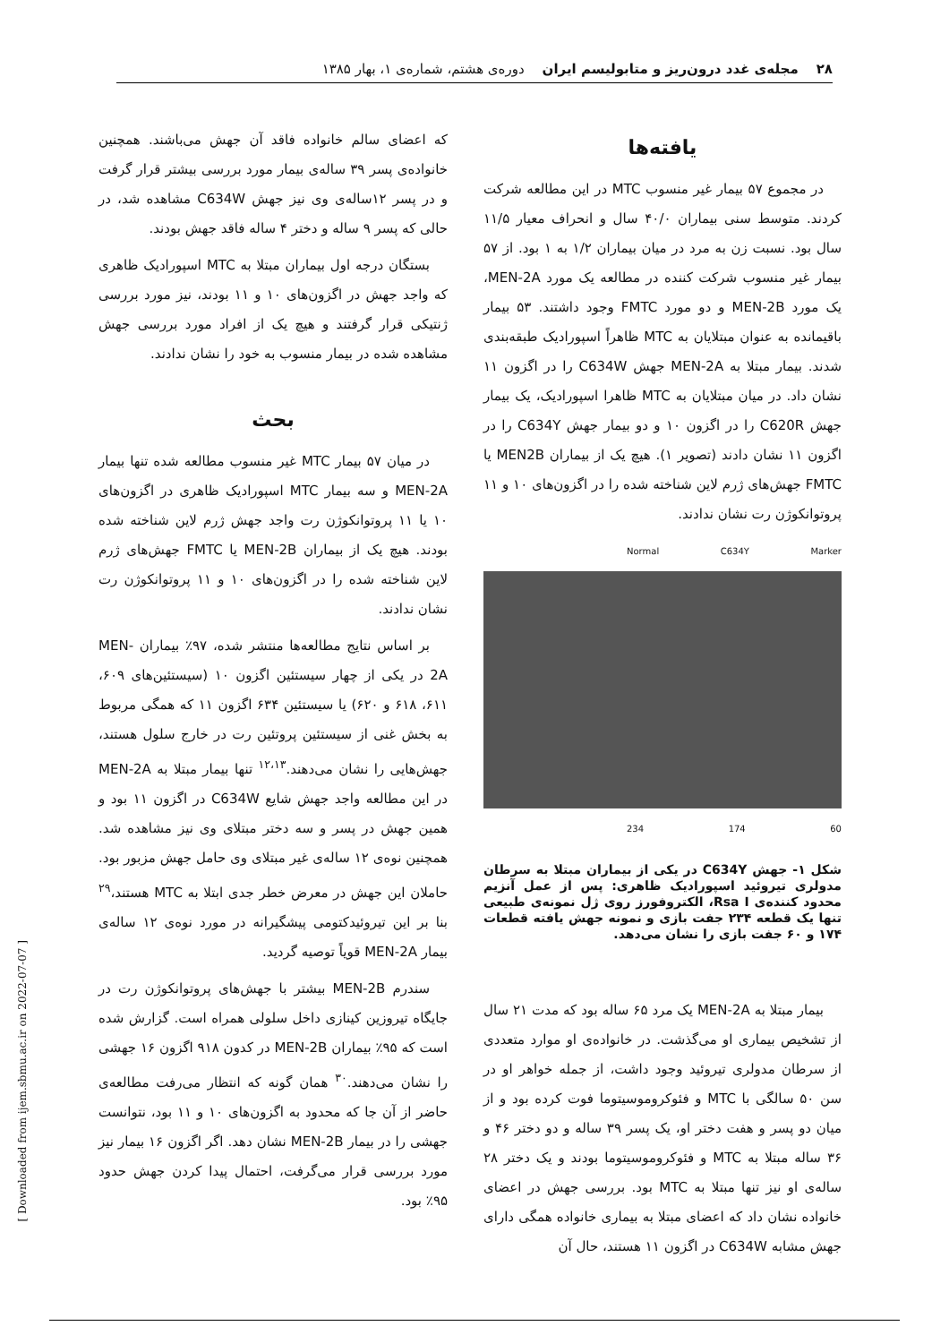۲۸ مجله‌ی غدد درون‌ریز و متابولیسم ایران دوره‌ی هشتم، شماره‌ی ۱، بهار ۱۳۸۵
یافته‌ها
در مجموع ۵۷ بیمار غیر منسوب MTC در این مطالعه شرکت کردند. متوسط سنی بیماران ۴۰/۰ سال و انحراف معیار ۱۱/۵ سال بود. نسبت زن به مرد در میان بیماران ۱/۲ به ۱ بود. از ۵۷ بیمار غیر منسوب شرکت کننده در مطالعه یک مورد MEN-2A، یک مورد MEN-2B و دو مورد FMTC وجود داشتند. ۵۳ بیمار باقیمانده به عنوان مبتلایان به MTC ظاهراً اسپورادیک طبقه‌بندی شدند. بیمار مبتلا به MEN-2A جهش C634W را در اگزون ۱۱ نشان داد. در میان مبتلایان به MTC ظاهرا اسپورادیک، یک بیمار جهش C620R را در اگزون ۱۰ و دو بیمار جهش C634Y را در اگزون ۱۱ نشان دادند (تصویر ۱). هیچ یک از بیماران MEN2B یا FMTC جهش‌های ژرم لاین شناخته شده را در اگزون‌های ۱۰ و ۱۱ پروتوانکوژن رت نشان ندادند.
Normal C634Y Marker
234 174 60
شکل ۱- جهش C634Y در یکی از بیماران مبتلا به سرطان مدولری تیروئید اسپورادیک ظاهری: پس از عمل آنزیم محدود کننده‌ی Rsa I، الکتروفورز روی ژل نمونه‌ی طبیعی تنها یک قطعه ۲۳۴ جفت بازی و نمونه جهش یافته قطعات ۱۷۴ و ۶۰ جفت بازی را نشان می‌دهد.
بیمار مبتلا به MEN-2A یک مرد ۶۵ ساله بود که مدت ۲۱ سال از تشخیص بیماری او می‌گذشت. در خانواده‌ی او موارد متعددی از سرطان مدولری تیروئید وجود داشت، از جمله خواهر او در سن ۵۰ سالگی با MTC و فئوکروموسیتوما فوت کرده بود و از میان دو پسر و هفت دختر او، یک پسر ۳۹ ساله و دو دختر ۴۶ و ۳۶ ساله مبتلا به MTC و فئوکروموسیتوما بودند و یک دختر ۲۸ ساله‌ی او نیز تنها مبتلا به MTC بود. بررسی جهش در اعضای خانواده نشان داد که اعضای مبتلا به بیماری خانواده همگی دارای جهش مشابه C634W در اگزون ۱۱ هستند، حال آن
که اعضای سالم خانواده فاقد آن جهش می‌باشند. همچنین خانواده‌ی پسر ۳۹ ساله‌ی بیمار مورد بررسی بیشتر قرار گرفت و در پسر ۱۲ساله‌ی وی نیز جهش C634W مشاهده شد، در حالی که پسر ۹ ساله و دختر ۴ ساله فاقد جهش بودند.
بستگان درجه اول بیماران مبتلا به MTC اسپورادیک ظاهری که واجد جهش در اگزون‌های ۱۰ و ۱۱ بودند، نیز مورد بررسی ژنتیکی قرار گرفتند و هیچ یک از افراد مورد بررسی جهش مشاهده شده در بیمار منسوب به خود را نشان ندادند.
بحث
در میان ۵۷ بیمار MTC غیر منسوب مطالعه شده تنها بیمار MEN-2A و سه بیمار MTC اسپورادیک ظاهری در اگزون‌های ۱۰ یا ۱۱ پروتوانکوژن رت واجد جهش ژرم لاین شناخته شده بودند. هیچ یک از بیماران MEN-2B یا FMTC جهش‌های ژرم لاین شناخته شده را در اگزون‌های ۱۰ و ۱۱ پروتوانکوژن رت نشان ندادند.
بر اساس نتایج مطالعه‌ها منتشر شده، ۹۷٪ بیماران MEN-2A در یکی از چهار سیستئین اگزون ۱۰ (سیستئین‌های ۶۰۹، ۶۱۱، ۶۱۸ و ۶۲۰) یا سیستئین ۶۳۴ اگزون ۱۱ که همگی مربوط به بخش غنی از سیستئین پروتئین رت در خارج سلول هستند، جهش‌هایی را نشان می‌دهند.<sup>۱۲،۱۳</sup> تنها بیمار مبتلا به MEN-2A در این مطالعه واجد جهش شایع C634W در اگزون ۱۱ بود و همین جهش در پسر و سه دختر مبتلای وی نیز مشاهده شد. همچنین نوه‌ی ۱۲ ساله‌ی غیر مبتلای وی حامل جهش مزبور بود. حاملان این جهش در معرض خطر جدی ابتلا به MTC هستند،<sup>۲۹</sup> بنا بر این تیروئیدکتومی پیشگیرانه در مورد نوه‌ی ۱۲ ساله‌ی بیمار MEN-2A قویاً توصیه گردید.
سندرم MEN-2B بیشتر با جهش‌های پروتوانکوژن رت در جایگاه تیروزین کینازی داخل سلولی همراه است. گزارش شده است که ۹۵٪ بیماران MEN-2B در کدون ۹۱۸ اگزون ۱۶ جهشی را نشان می‌دهند.<sup>۳۰</sup> همان گونه که انتظار می‌رفت مطالعه‌ی حاضر از آن جا که محدود به اگزون‌های ۱۰ و ۱۱ بود، نتوانست جهشی را در بیمار MEN-2B نشان دهد. اگر اگزون ۱۶ بیمار نیز مورد بررسی قرار می‌گرفت، احتمال پیدا کردن جهش حدود ۹۵٪ بود.
[ Downloaded from ijem.sbmu.ac.ir on 2022-07-07 ]